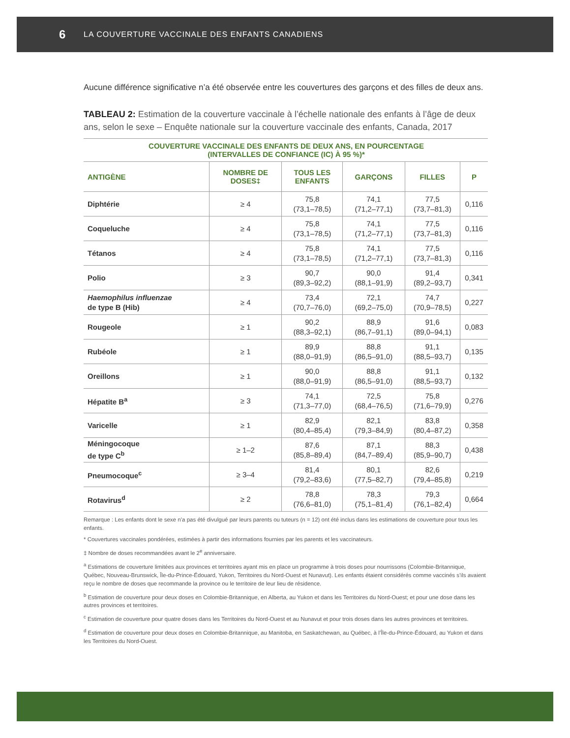6 LA COUVERTURE VACCINALE DES ENFANTS CANADIENS
Aucune différence significative n’a été observée entre les couvertures des garçons et des filles de deux ans.
TABLEAU 2: Estimation de la couverture vaccinale à l’échelle nationale des enfants à l’âge de deux ans, selon le sexe – Enquête nationale sur la couverture vaccinale des enfants, Canada, 2017
| COUVERTURE VACCINALE DES ENFANTS DE DEUX ANS, EN POURCENTAGE (INTERVALLES DE CONFIANCE (IC) À 95 %)* | | | | | |
| --- | --- | --- | --- | --- | --- |
| ANTIGÈNE | NOMBRE DE DOSES‡ | TOUS LES ENFANTS | GARÇONS | FILLES | P |
| Diphtérie | ≥ 4 | 75,8 (73,1–78,5) | 74,1 (71,2–77,1) | 77,5 (73,7–81,3) | 0,116 |
| Coqueluche | ≥ 4 | 75,8 (73,1–78,5) | 74,1 (71,2–77,1) | 77,5 (73,7–81,3) | 0,116 |
| Tétanos | ≥ 4 | 75,8 (73,1–78,5) | 74,1 (71,2–77,1) | 77,5 (73,7–81,3) | 0,116 |
| Polio | ≥ 3 | 90,7 (89,3–92,2) | 90,0 (88,1–91,9) | 91,4 (89,2–93,7) | 0,341 |
| Haemophilus influenzae de type B (Hib) | ≥ 4 | 73,4 (70,7–76,0) | 72,1 (69,2–75,0) | 74,7 (70,9–78,5) | 0,227 |
| Rougeole | ≥ 1 | 90,2 (88,3–92,1) | 88,9 (86,7–91,1) | 91,6 (89,0–94,1) | 0,083 |
| Rubéole | ≥ 1 | 89,9 (88,0–91,9) | 88,8 (86,5–91,0) | 91,1 (88,5–93,7) | 0,135 |
| Oreillons | ≥ 1 | 90,0 (88,0–91,9) | 88,8 (86,5–91,0) | 91,1 (88,5–93,7) | 0,132 |
| Hépatite B<sup>a</sup> | ≥ 3 | 74,1 (71,3–77,0) | 72,5 (68,4–76,5) | 75,8 (71,6–79,9) | 0,276 |
| Varicelle | ≥ 1 | 82,9 (80,4–85,4) | 82,1 (79,3–84,9) | 83,8 (80,4–87,2) | 0,358 |
| Méningocoque de type C<sup>b</sup> | ≥ 1–2 | 87,6 (85,8–89,4) | 87,1 (84,7–89,4) | 88,3 (85,9–90,7) | 0,438 |
| Pneumocoque<sup>c</sup> | ≥ 3–4 | 81,4 (79,2–83,6) | 80,1 (77,5–82,7) | 82,6 (79,4–85,8) | 0,219 |
| Rotavirus<sup>d</sup> | ≥ 2 | 78,8 (76,6–81,0) | 78,3 (75,1–81,4) | 79,3 (76,1–82,4) | 0,664 |
Remarque : Les enfants dont le sexe n’a pas été divulgué par leurs parents ou tuteurs (n = 12) ont été inclus dans les estimations de couverture pour tous les enfants.
* Couvertures vaccinales pondérées, estimées à partir des informations fournies par les parents et les vaccinateurs.
‡ Nombre de doses recommandées avant le 2<sup>e</sup> anniversaire.
<sup>a</sup> Estimations de couverture limitées aux provinces et territoires ayant mis en place un programme à trois doses pour nourrissons (Colombie-Britannique, Québec, Nouveau-Brunswick, Île-du-Prince-Édouard, Yukon, Territoires du Nord-Ouest et Nunavut). Les enfants étaient considérés comme vaccinés s’ils avaient reçu le nombre de doses que recommande la province ou le territoire de leur lieu de résidence.
<sup>b</sup> Estimation de couverture pour deux doses en Colombie-Britannique, en Alberta, au Yukon et dans les Territoires du Nord-Ouest; et pour une dose dans les autres provinces et territoires.
<sup>c</sup> Estimation de couverture pour quatre doses dans les Territoires du Nord-Ouest et au Nunavut et pour trois doses dans les autres provinces et territoires.
<sup>d</sup> Estimation de couverture pour deux doses en Colombie-Britannique, au Manitoba, en Saskatchewan, au Québec, à l’Île-du-Prince-Édouard, au Yukon et dans les Territoires du Nord-Ouest.